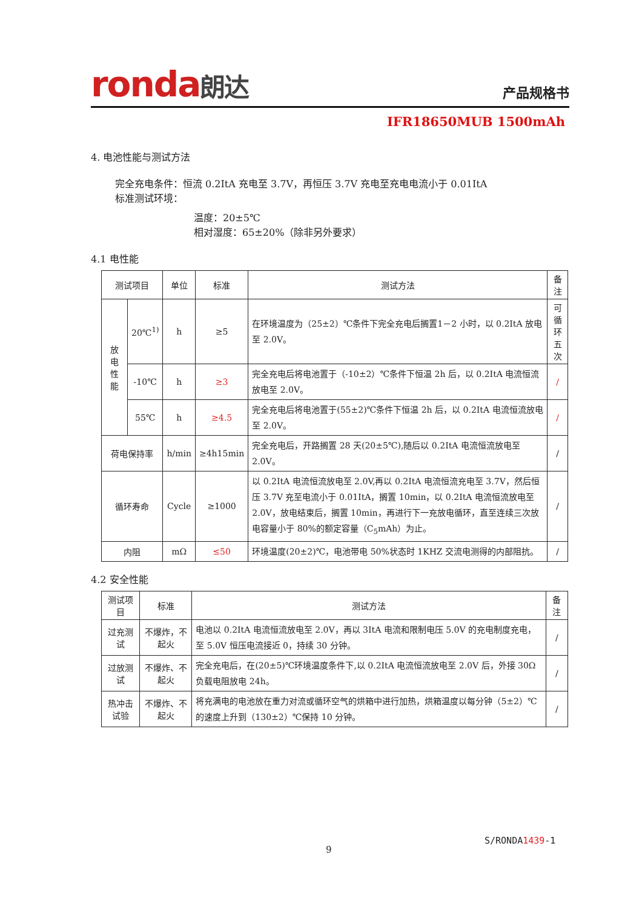ronda朗达 产品规格书
IFR18650MUB 1500mAh
4. 电池性能与测试方法
完全充电条件：恒流 0.2ItA 充电至 3.7V，再恒压 3.7V 充电至充电电流小于 0.01ItA
标准测试环境：
温度：20±5℃
相对湿度：65±20%（除非另外要求）
4.1 电性能
| 测试项目 | | 单位 | 标准 | 测试方法 | 备注 |
| --- | --- | --- | --- | --- | --- |
| 放 电 性 能 | 20℃<sup>1)</sup> | h | ≥5 | 在环境温度为（25±2）℃条件下完全充电后搁置1－2 小时，以 0.2ItA 放电至 2.0V。 | 可循环 五 次 |
| | -10℃ | h | ≥3 | 完全充电后将电池置于（-10±2）℃条件下恒温 2h 后，以 0.2ItA 电流恒流放电至 2.0V。 | / |
| | 55℃ | h | ≥4.5 | 完全充电后将电池置于(55±2)℃条件下恒温 2h 后，以 0.2ItA 电流恒流放电至 2.0V。 | / |
| 荷电保持率 | | h/min | ≥4h15min | 完全充电后，开路搁置 28 天(20±5℃),随后以 0.2ItA 电流恒流放电至 2.0V。 | / |
| 循环寿命 | | Cycle | ≥1000 | 以 0.2ItA 电流恒流放电至 2.0V,再以 0.2ItA 电流恒流充电至 3.7V，然后恒压 3.7V 充至电流小于 0.01ItA，搁置 10min，以 0.2ItA 电流恒流放电至 2.0V，放电结束后，搁置 10min，再进行下一充放电循环，直至连续三次放电容量小于 80%的额定容量（C<sub>5</sub>mAh）为止。 | / |
| 内阻 | | mΩ | ≤50 | 环境温度(20±2)℃，电池带电 50%状态时 1KHZ 交流电测得的内部阻抗。 | / |
4.2 安全性能
| 测试项目 | 标准 | 测试方法 | 备注 |
| --- | --- | --- | --- |
| 过充测试 | 不爆炸，不起火 | 电池以 0.2ItA 电流恒流放电至 2.0V，再以 3ItA 电流和限制电压 5.0V 的充电制度充电，至 5.0V 恒压电流接近 0，持续 30 分钟。 | / |
| 过放测试 | 不爆炸、不起火 | 完全充电后，在(20±5)℃环境温度条件下,以 0.2ItA 电流恒流放电至 2.0V 后，外接 30Ω 负载电阻放电 24h。 | / |
| 热冲击试验 | 不爆炸、不起火 | 将充满电的电池放在重力对流或循环空气的烘箱中进行加热，烘箱温度以每分钟（5±2）℃的速度上升到（130±2）℃保持 10 分钟。 | / |
S/RONDA1439-1
9